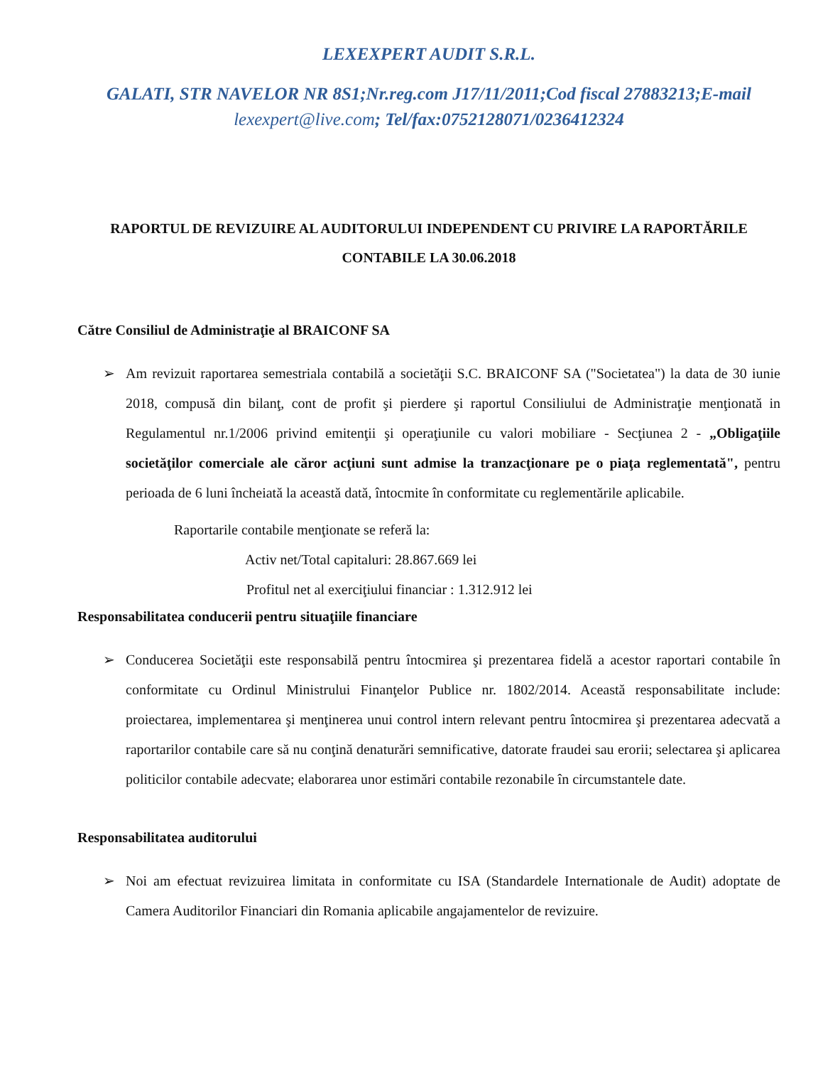LEXEXPERT AUDIT S.R.L.
GALATI, STR NAVELOR NR 8S1;Nr.reg.com J17/11/2011;Cod fiscal 27883213;E-mail lexexpert@live.com; Tel/fax:0752128071/0236412324
RAPORTUL DE REVIZUIRE AL AUDITORULUI INDEPENDENT CU PRIVIRE LA RAPORTĂRILE CONTABILE LA 30.06.2018
Către Consiliul de Administraţie al BRAICONF SA
➢ Am revizuit raportarea semestriala contabilă a societăţii S.C. BRAICONF SA ("Societatea") la data de 30 iunie 2018, compusă din bilanţ, cont de profit şi pierdere şi raportul Consiliului de Administraţie menţionată in Regulamentul nr.1/2006 privind emitenţii şi operaţiunile cu valori mobiliare - Secţiunea 2 - „Obligaţiile societăţilor comerciale ale căror acţiuni sunt admise la tranzacţionare pe o piaţa reglementată", pentru perioada de 6 luni încheiată la această dată, întocmite în conformitate cu reglementările aplicabile.
Raportarile contabile menţionate se referă la:
Activ net/Total capitaluri: 28.867.669 lei
Profitul net al exerciţiului financiar : 1.312.912 lei
Responsabilitatea conducerii pentru situaţiile financiare
➢ Conducerea Societăţii este responsabilă pentru întocmirea şi prezentarea fidelă a acestor raportari contabile în conformitate cu Ordinul Ministrului Finanţelor Publice nr. 1802/2014. Această responsabilitate include: proiectarea, implementarea şi menţinerea unui control intern relevant pentru întocmirea şi prezentarea adecvată a raportarilor contabile care să nu conţină denaturări semnificative, datorate fraudei sau erorii; selectarea şi aplicarea politicilor contabile adecvate; elaborarea unor estimări contabile rezonabile în circumstantele date.
Responsabilitatea auditorului
➢ Noi am efectuat revizuirea limitata in conformitate cu ISA (Standardele Internationale de Audit) adoptate de Camera Auditorilor Financiari din Romania aplicabile angajamentelor de revizuire.